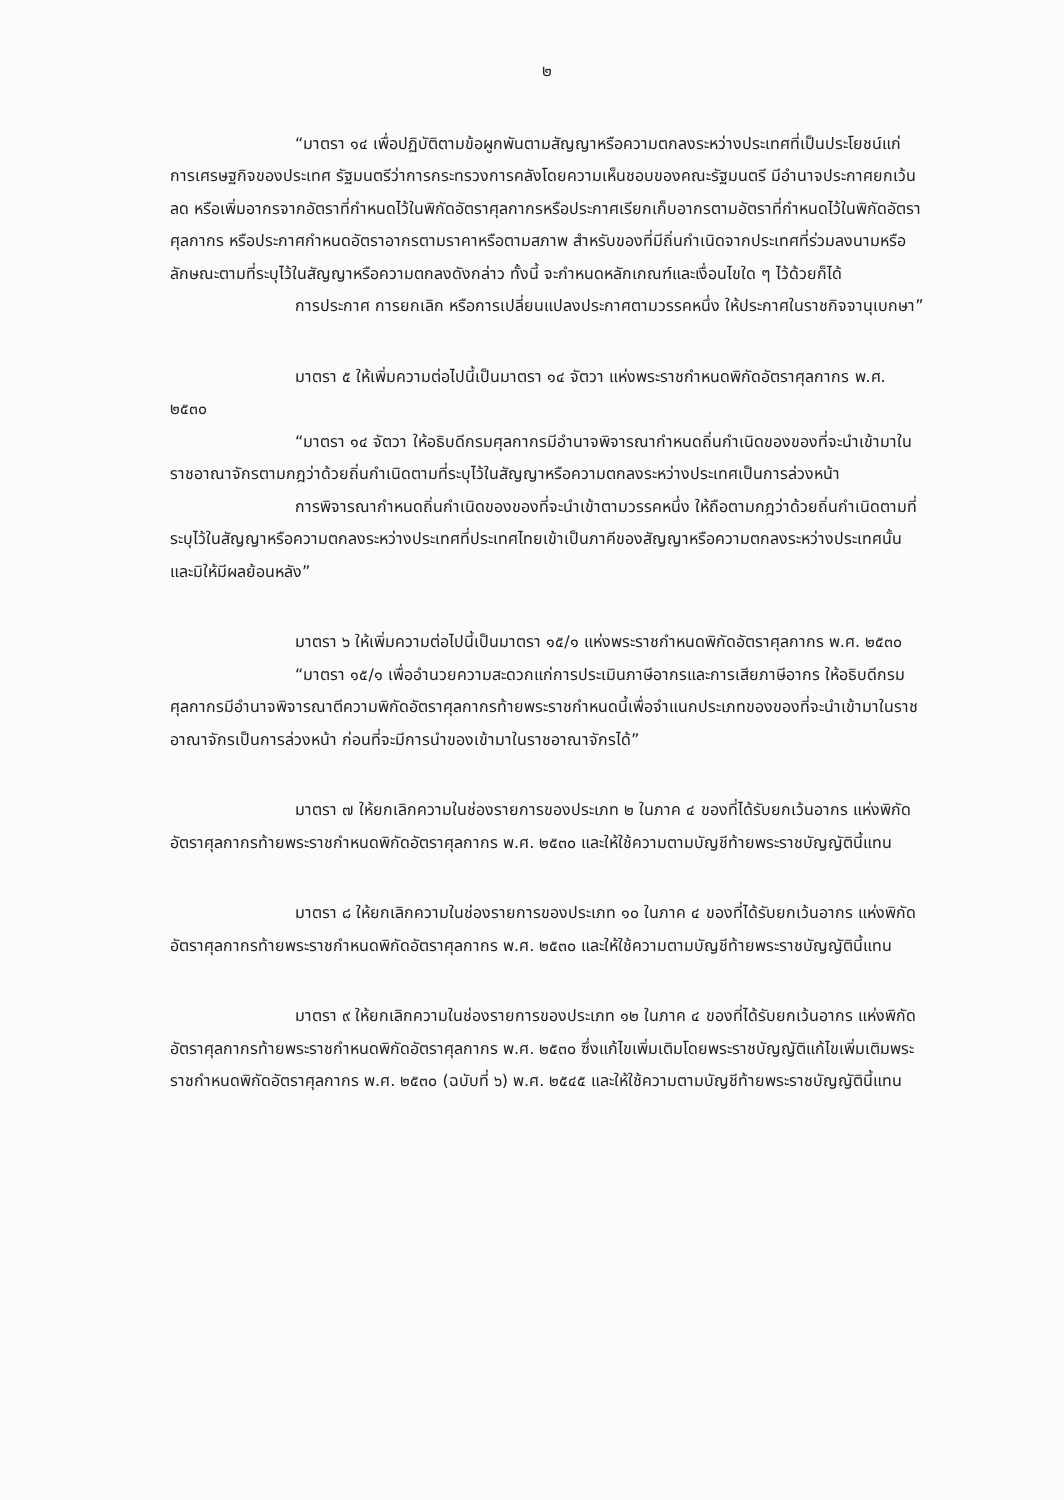๒
“มาตรา ๑๔ เพื่อปฏิบัติตามข้อผูกพันตามสัญญาหรือความตกลงระหว่างประเทศที่เป็นประโยชน์แก่การเศรษฐกิจของประเทศ รัฐมนตรีว่าการกระทรวงการคลังโดยความเห็นชอบของคณะรัฐมนตรี มีอำนาจประกาศยกเว้น ลด หรือเพิ่มอากรจากอัตราที่กำหนดไว้ในพิกัดอัตราศุลกากรหรือประกาศเรียกเก็บอากรตามอัตราที่กำหนดไว้ในพิกัดอัตราศุลกากร หรือประกาศกำหนดอัตราอากรตามราคาหรือตามสภาพ สำหรับของที่มีถิ่นกำเนิดจากประเทศที่ร่วมลงนามหรือลักษณะตามที่ระบุไว้ในสัญญาหรือความตกลงดังกล่าว ทั้งนี้ จะกำหนดหลักเกณฑ์และเงื่อนไขใด ๆ ไว้ด้วยก็ได้
การประกาศ การยกเลิก หรือการเปลี่ยนแปลงประกาศตามวรรคหนึ่ง ให้ประกาศในราชกิจจานุเบกษา”
มาตรา ๕ ให้เพิ่มความต่อไปนี้เป็นมาตรา ๑๔ จัตวา แห่งพระราชกำหนดพิกัดอัตราศุลกากร พ.ศ. ๒๕๓๐
“มาตรา ๑๔ จัตวา ให้อธิบดีกรมศุลกากรมีอำนาจพิจารณากำหนดถิ่นกำเนิดของของที่จะนำเข้ามาในราชอาณาจักรตามกฎว่าด้วยถิ่นกำเนิดตามที่ระบุไว้ในสัญญาหรือความตกลงระหว่างประเทศเป็นการล่วงหน้า
การพิจารณากำหนดถิ่นกำเนิดของของที่จะนำเข้าตามวรรคหนึ่ง ให้ถือตามกฎว่าด้วยถิ่นกำเนิดตามที่ระบุไว้ในสัญญาหรือความตกลงระหว่างประเทศที่ประเทศไทยเข้าเป็นภาคีของสัญญาหรือความตกลงระหว่างประเทศนั้น และมิให้มีผลย้อนหลัง”
มาตรา ๖ ให้เพิ่มความต่อไปนี้เป็นมาตรา ๑๕/๑ แห่งพระราชกำหนดพิกัดอัตราศุลกากร พ.ศ. ๒๕๓๐
“มาตรา ๑๕/๑ เพื่ออำนวยความสะดวกแก่การประเมินภาษีอากรและการเสียภาษีอากร ให้อธิบดีกรมศุลกากรมีอำนาจพิจารณาตีความพิกัดอัตราศุลกากรท้ายพระราชกำหนดนี้เพื่อจำแนกประเภทของของที่จะนำเข้ามาในราชอาณาจักรเป็นการล่วงหน้า ก่อนที่จะมีการนำของเข้ามาในราชอาณาจักรได้”
มาตรา ๗ ให้ยกเลิกความในช่องรายการของประเภท ๒ ในภาค ๔ ของที่ได้รับยกเว้นอากร แห่งพิกัดอัตราศุลกากรท้ายพระราชกำหนดพิกัดอัตราศุลกากร พ.ศ. ๒๕๓๐ และให้ใช้ความตามบัญชีท้ายพระราชบัญญัตินี้แทน
มาตรา ๘ ให้ยกเลิกความในช่องรายการของประเภท ๑๐ ในภาค ๔ ของที่ได้รับยกเว้นอากร แห่งพิกัดอัตราศุลกากรท้ายพระราชกำหนดพิกัดอัตราศุลกากร พ.ศ. ๒๕๓๐ และให้ใช้ความตามบัญชีท้ายพระราชบัญญัตินี้แทน
มาตรา ๙ ให้ยกเลิกความในช่องรายการของประเภท ๑๒ ในภาค ๔ ของที่ได้รับยกเว้นอากร แห่งพิกัดอัตราศุลกากรท้ายพระราชกำหนดพิกัดอัตราศุลกากร พ.ศ. ๒๕๓๐ ซึ่งแก้ไขเพิ่มเติมโดยพระราชบัญญัติแก้ไขเพิ่มเติมพระราชกำหนดพิกัดอัตราศุลกากร พ.ศ. ๒๕๓๐ (ฉบับที่ ๖) พ.ศ. ๒๕๔๕ และให้ใช้ความตามบัญชีท้ายพระราชบัญญัตินี้แทน